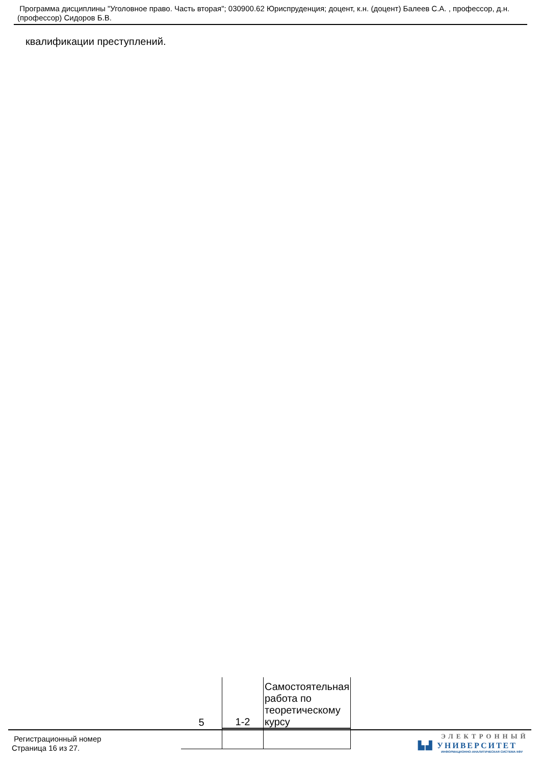Программа дисциплины "Уголовное право. Часть вторая"; 030900.62 Юриспруденция; доцент, к.н. (доцент) Балеев С.А. , профессор, д.н. (профессор) Сидоров Б.В.
квалификации преступлений.
| 5 | 1-2 | Самостоятельная работа по теоретическому курсу |
Регистрационный номер
Страница 16 из 27.
ЭЛЕКТРОННЫЙ
▙▟ УНИВЕРСИТЕТ
ИНФОРМАЦИОННО-АНАЛИТИЧЕСКАЯ СИСТЕМА КФУ